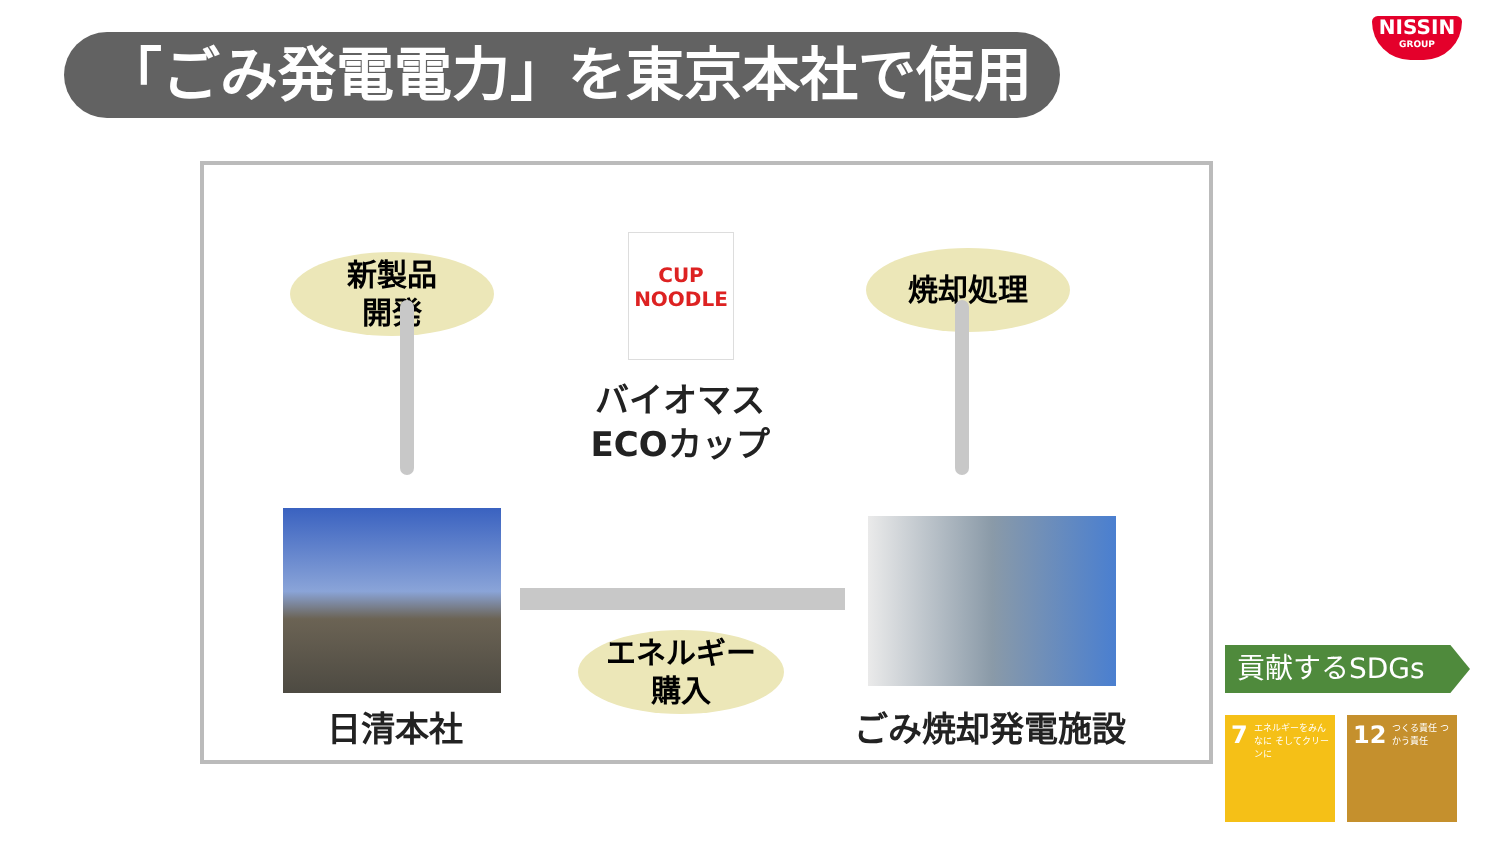「ごみ発電電力」を東京本社で使用
NISSIN
GROUP
新製品
開発
CUP NOODLE
焼却処理
バイオマス
ECOカップ
エネルギー
購入
日清本社 ごみ焼却発電施設
貢献するSDGs
7 エネルギーをみんなに そしてクリーンに
12 つくる責任 つかう責任